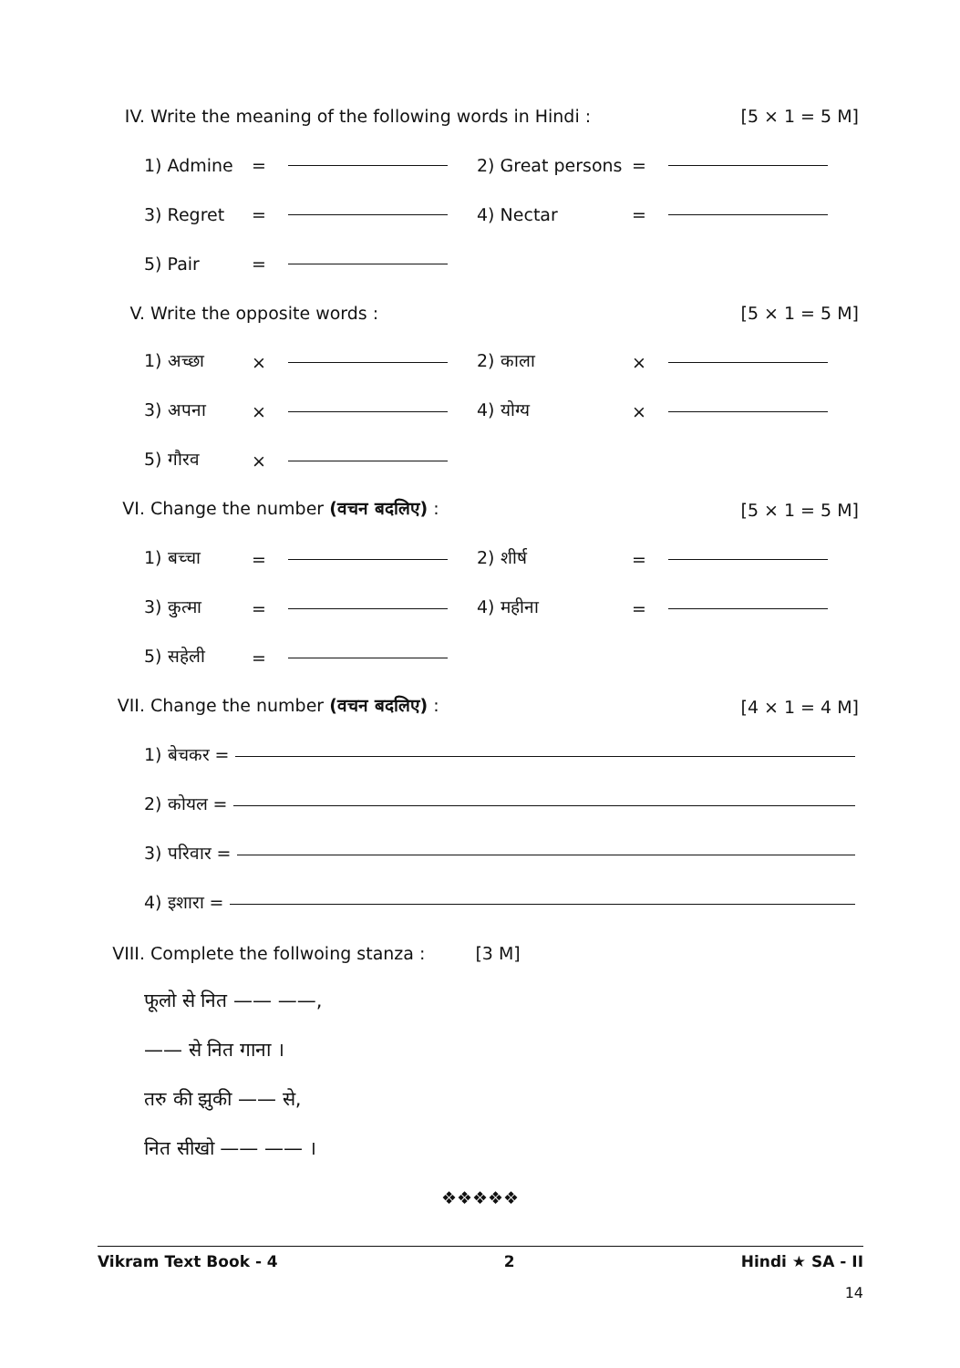IV. Write the meaning of the following words in Hindi :
[5 × 1 = 5 M]
1) Admine = 2) Great persons =
3) Regret = 4) Nectar =
5) Pair =
V. Write the opposite words : [5 × 1 = 5 M]
1) अच्छा × 2) काला ×
3) अपना × 4) योग्य ×
5) गौरव ×
VI. Change the number (वचन बदलिए) :
[5 × 1 = 5 M]
1) बच्चा = 2) शीर्ष =
3) कुत्मा = 4) महीना =
5) सहेली =
VII. Change the number (वचन बदलिए) :
[4 × 1 = 4 M]
1) बेचकर =
2) कोयल =
3) परिवार =
4) इशारा =
VIII. Complete the follwoing stanza :
[3 M]
फूलो से नित —— ——,
—— से नित गाना ।
तरु की झुकी —— से,
नित सीखो —— —— ।
❖❖❖❖❖
Vikram Text Book - 4 2 Hindi ★ SA - II
14